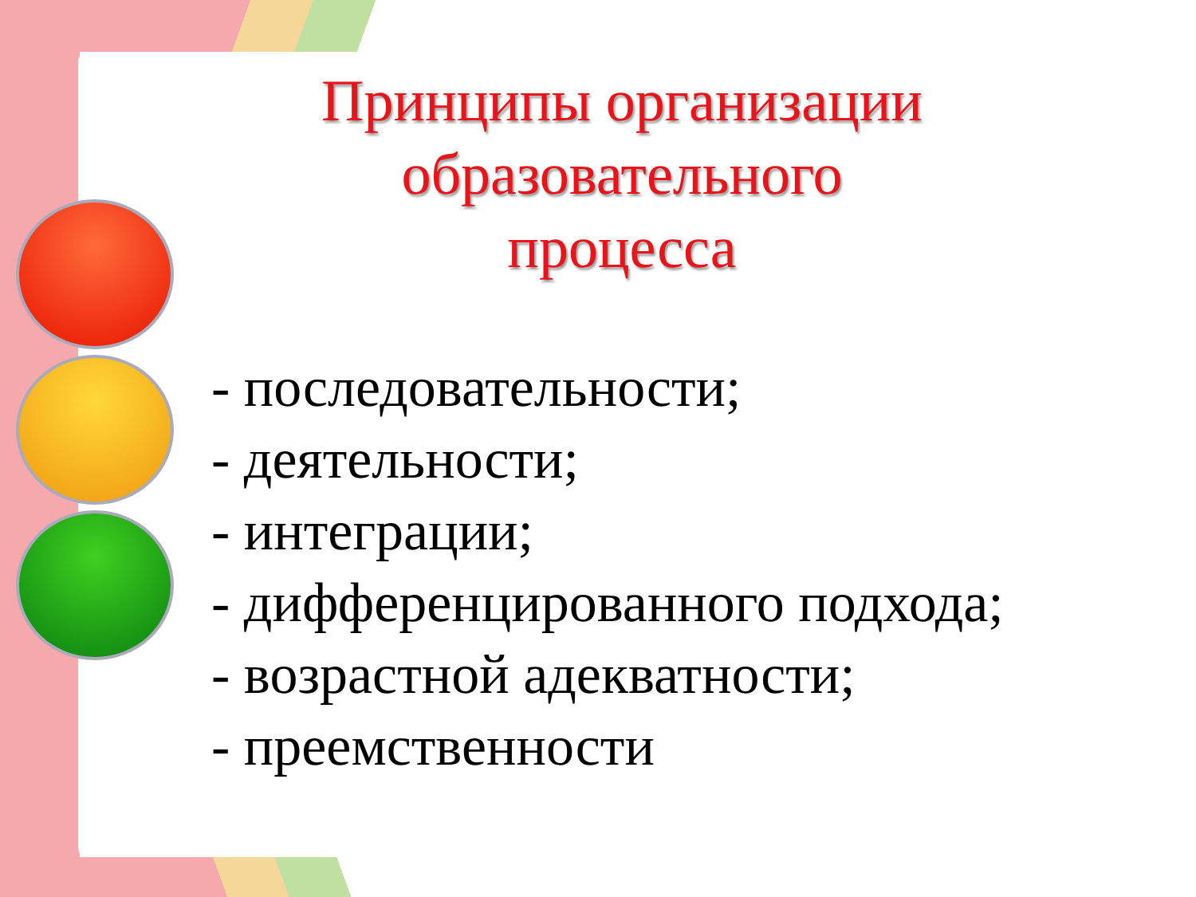Принципы организации образовательного процесса
- последовательности;
- деятельности;
- интеграции;
- дифференцированного подхода;
- возрастной адекватности;
- преемственности